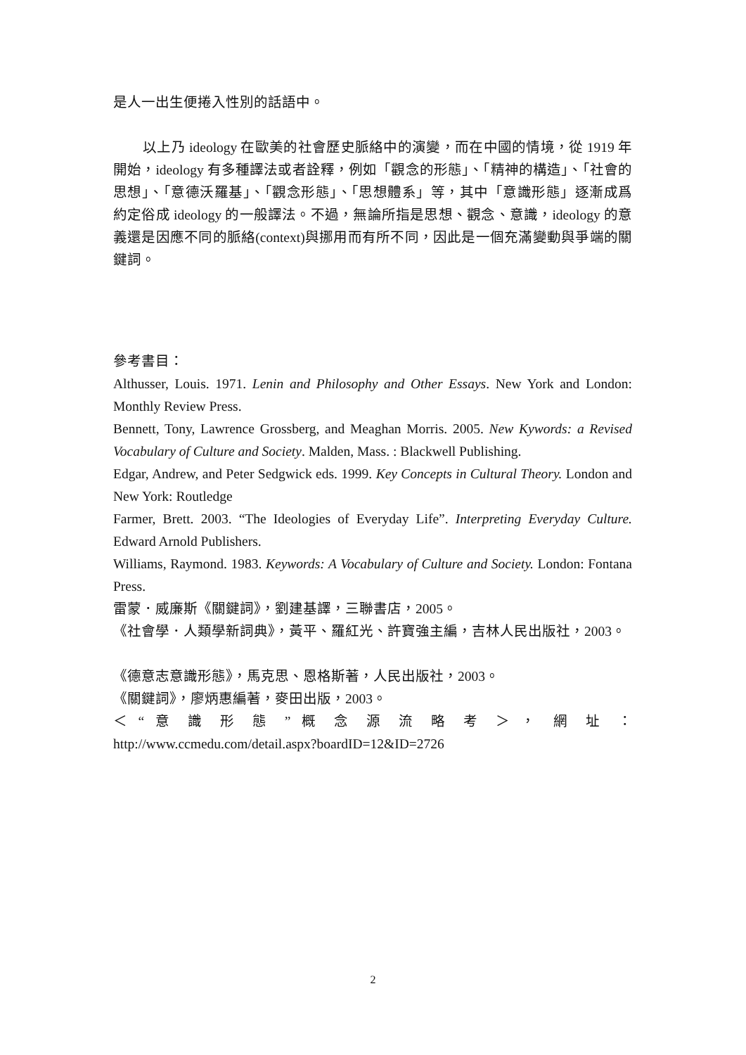是人一出生便捲入性別的話語中。
以上乃 ideology 在歐美的社會歷史脈絡中的演變，而在中國的情境，從 1919 年開始，ideology 有多種譯法或者詮釋，例如「觀念的形態」、「精神的構造」、「社會的思想」、「意德沃羅基」、「觀念形態」、「思想體系」等，其中「意識形態」逐漸成爲約定俗成 ideology 的一般譯法。不過，無論所指是思想、觀念、意識，ideology 的意義還是因應不同的脈絡(context)與挪用而有所不同，因此是一個充滿變動與爭端的關鍵詞。
參考書目：
Althusser, Louis. 1971. Lenin and Philosophy and Other Essays. New York and London: Monthly Review Press.
Bennett, Tony, Lawrence Grossberg, and Meaghan Morris. 2005. New Kywords: a Revised Vocabulary of Culture and Society. Malden, Mass. : Blackwell Publishing.
Edgar, Andrew, and Peter Sedgwick eds. 1999. Key Concepts in Cultural Theory. London and New York: Routledge
Farmer, Brett. 2003. “The Ideologies of Everyday Life”. Interpreting Everyday Culture. Edward Arnold Publishers.
Williams, Raymond. 1983. Keywords: A Vocabulary of Culture and Society. London: Fontana Press.
雷蒙．威廉斯《關鍵詞》，劉建基譯，三聯書店，2005。
《社會學．人類學新詞典》，黃平、羅紅光、許寶強主編，吉林人民出版社，2003。
《德意志意識形態》，馬克思、恩格斯著，人民出版社，2003。
《關鍵詞》，廖炳惠編著，麥田出版，2003。
＜ “ 意 識 形 態 ” 概 念 源 流 略 考 ＞ ， 網 址 ：
http://www.ccmedu.com/detail.aspx?boardID=12&ID=2726
2